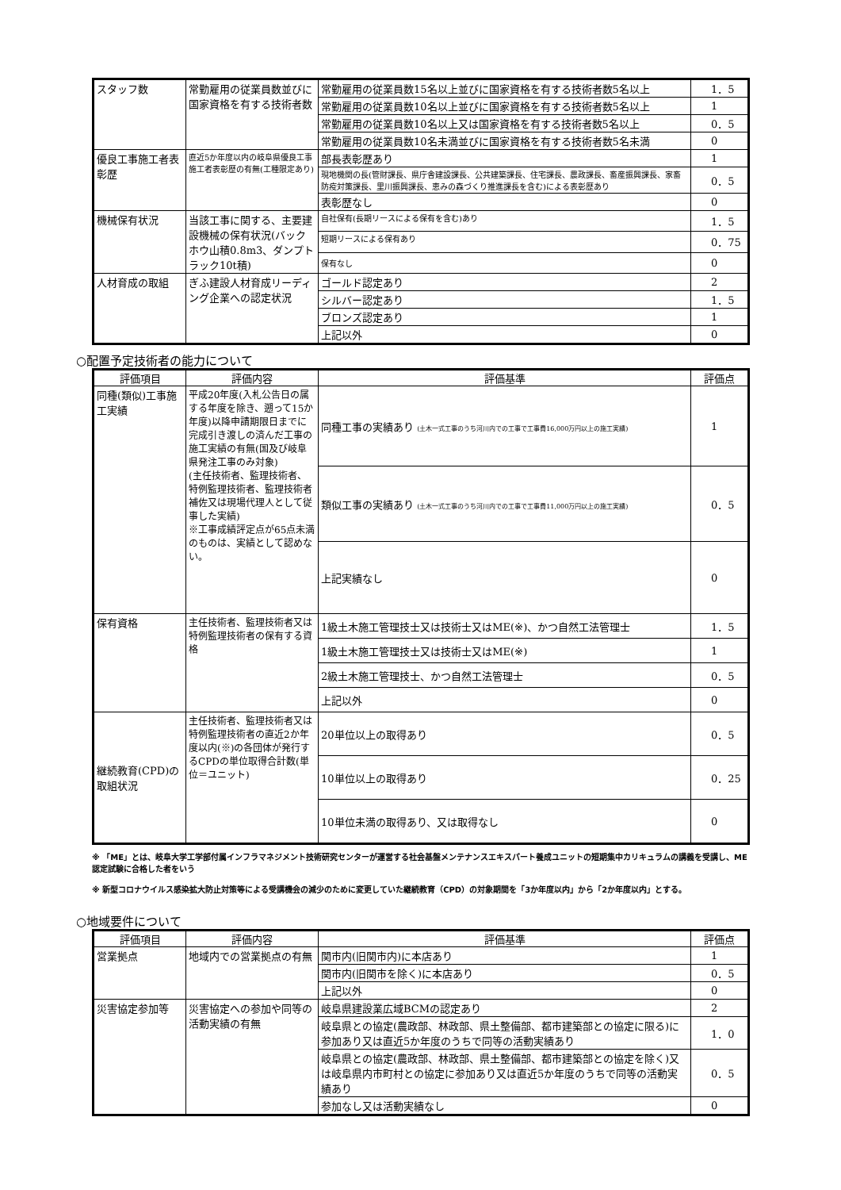| スタッフ数 | 常勤雇用の従業員数並びに国家資格を有する技術者数 | 常勤雇用の従業員数15名以上並びに国家資格を有する技術者数5名以上 | 1．5 |
| | | 常勤雇用の従業員数10名以上並びに国家資格を有する技術者数5名以上 | 1 |
| | | 常勤雇用の従業員数10名以上又は国家資格を有する技術者数5名以上 | 0．5 |
| | | 常勤雇用の従業員数10名未満並びに国家資格を有する技術者数5名未満 | 0 |
| 優良工事施工者表彰歴 | 直近5か年度以内の岐阜県優良工事施工者表彰歴の有無(工種限定あり) | 部長表彰歴あり | 1 |
| | | 現地機関の長(管財課長、県庁舎建設課長、公共建築課長、住宅課長、農政課長、畜産振興課長、家畜防疫対策課長、里川振興課長、恵みの森づくり推進課長を含む)による表彰歴あり | 0．5 |
| | | 表彰歴なし | 0 |
| 機械保有状況 | 当該工事に関する、主要建設機械の保有状況(バックホウ山積0.8m3、ダンプトラック10t積) | 自社保有(長期リースによる保有を含む)あり | 1．5 |
| | | 短期リースによる保有あり | 0．75 |
| | | 保有なし | 0 |
| 人材育成の取組 | ぎふ建設人材育成リーディング企業への認定状況 | ゴールド認定あり | 2 |
| | | シルバー認定あり | 1．5 |
| | | ブロンズ認定あり | 1 |
| | | 上記以外 | 0 |
○配置予定技術者の能力について
| 評価項目 | 評価内容 | 評価基準 | 評価点 |
| --- | --- | --- | --- |
| 同種(類似)工事施工実績 | 平成20年度(入札公告日の属する年度を除き、遡って15か年度)以降申請期限日までに完成引き渡しの済んだ工事の施工実績の有無(国及び岐阜県発注工事のみ対象) (主任技術者、監理技術者、特例監理技術者、監理技術者補佐又は現場代理人として従事した実績) ※工事成績評定点が65点未満のものは、実績として認めない。 | 同種工事の実績あり (土木一式工事のうち河川内での工事で工事費16,000万円以上の施工実績) | 1 |
| | | 類似工事の実績あり (土木一式工事のうち河川内での工事で工事費11,000万円以上の施工実績) | 0．5 |
| | | 上記実績なし | 0 |
| 保有資格 | 主任技術者、監理技術者又は特例監理技術者の保有する資格 | 1級土木施工管理技士又は技術士又はME(※)、かつ自然工法管理士 | 1．5 |
| | | 1級土木施工管理技士又は技術士又はME(※) | 1 |
| | | 2級土木施工管理技士、かつ自然工法管理士 | 0．5 |
| | | 上記以外 | 0 |
| 継続教育(CPD)の取組状況 | 主任技術者、監理技術者又は特例監理技術者の直近2か年度以内(※)の各団体が発行するCPDの単位取得合計数(単位＝ユニット) | 20単位以上の取得あり | 0．5 |
| | | 10単位以上の取得あり | 0．25 |
| | | 10単位未満の取得あり、又は取得なし | 0 |
※ 「ME」とは、岐阜大学工学部付属インフラマネジメント技術研究センターが運営する社会基盤メンテナンスエキスパート養成ユニットの短期集中カリキュラムの講義を受講し、ME認定試験に合格した者をいう
※ 新型コロナウイルス感染拡大防止対策等による受講機会の減少のために変更していた継続教育（CPD）の対象期間を「3か年度以内」から「2か年度以内」とする。
○地域要件について
| 評価項目 | 評価内容 | 評価基準 | 評価点 |
| --- | --- | --- | --- |
| 営業拠点 | 地域内での営業拠点の有無 | 関市内(旧関市内)に本店あり | 1 |
| | | 関市内(旧関市を除く)に本店あり | 0．5 |
| | | 上記以外 | 0 |
| 災害協定参加等 | 災害協定への参加や同等の活動実績の有無 | 岐阜県建設業広域BCMの認定あり | 2 |
| | | 岐阜県との協定(農政部、林政部、県土整備部、都市建築部との協定に限る)に参加あり又は直近5か年度のうちで同等の活動実績あり | 1．0 |
| | | 岐阜県との協定(農政部、林政部、県土整備部、都市建築部との協定を除く)又は岐阜県内市町村との協定に参加あり又は直近5か年度のうちで同等の活動実績あり | 0．5 |
| | | 参加なし又は活動実績なし | 0 |